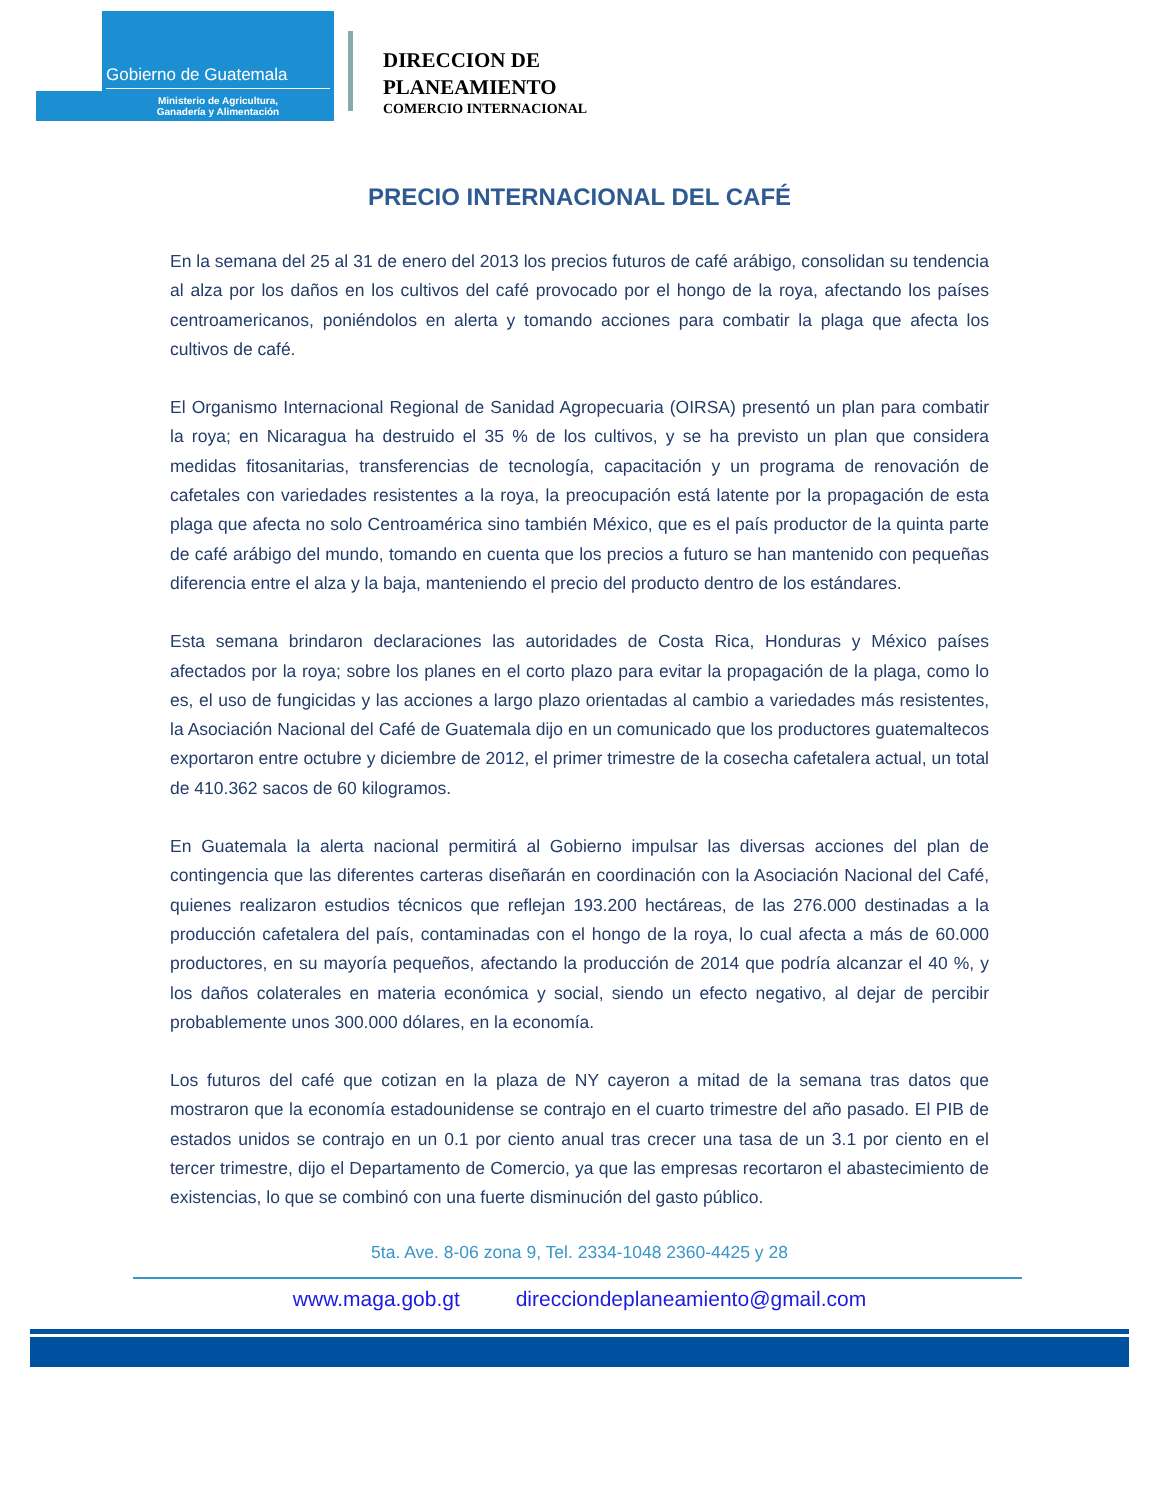Gobierno de Guatemala
Ministerio de Agricultura,
Ganadería y Alimentación
DIRECCION DE
PLANEAMIENTO
COMERCIO INTERNACIONAL
PRECIO INTERNACIONAL DEL CAFÉ
En la semana del 25 al 31 de enero del 2013 los precios futuros de café arábigo, consolidan su tendencia al alza por los daños en los cultivos del café provocado por el hongo de la roya, afectando los países centroamericanos, poniéndolos en alerta y tomando acciones para combatir la plaga que afecta los cultivos de café.
El Organismo Internacional Regional de Sanidad Agropecuaria (OIRSA) presentó un plan para combatir la roya; en Nicaragua ha destruido el 35 % de los cultivos, y se ha previsto un plan que considera medidas fitosanitarias, transferencias de tecnología, capacitación y un programa de renovación de cafetales con variedades resistentes a la roya, la preocupación está latente por la propagación de esta plaga que afecta no solo Centroamérica sino también México, que es el país productor de la quinta parte de café arábigo del mundo, tomando en cuenta que los precios a futuro se han mantenido con pequeñas diferencia entre el alza y la baja, manteniendo el precio del producto dentro de los estándares.
Esta semana brindaron declaraciones las autoridades de Costa Rica, Honduras y México países afectados por la roya; sobre los planes en el corto plazo para evitar la propagación de la plaga, como lo es, el uso de fungicidas y las acciones a largo plazo orientadas al cambio a variedades más resistentes, la Asociación Nacional del Café de Guatemala dijo en un comunicado que los productores guatemaltecos exportaron entre octubre y diciembre de 2012, el primer trimestre de la cosecha cafetalera actual, un total de 410.362 sacos de 60 kilogramos.
En Guatemala la alerta nacional permitirá al Gobierno impulsar las diversas acciones del plan de contingencia que las diferentes carteras diseñarán en coordinación con la Asociación Nacional del Café, quienes realizaron estudios técnicos que reflejan 193.200 hectáreas, de las 276.000 destinadas a la producción cafetalera del país, contaminadas con el hongo de la roya, lo cual afecta a más de 60.000 productores, en su mayoría pequeños, afectando la producción de 2014 que podría alcanzar el 40 %, y los daños colaterales en materia económica y social, siendo un efecto negativo, al dejar de percibir probablemente unos 300.000 dólares, en la economía.
Los futuros del café que cotizan en la plaza de NY cayeron a mitad de la semana tras datos que mostraron que la economía estadounidense se contrajo en el cuarto trimestre del año pasado. El PIB de estados unidos se contrajo en un 0.1 por ciento anual tras crecer una tasa de un 3.1 por ciento en el tercer trimestre, dijo el Departamento de Comercio, ya que las empresas recortaron el abastecimiento de existencias, lo que se combinó con una fuerte disminución del gasto público.
5ta. Ave. 8-06 zona 9, Tel. 2334-1048 2360-4425 y 28
www.maga.gob.gt direcciondeplaneamiento@gmail.com